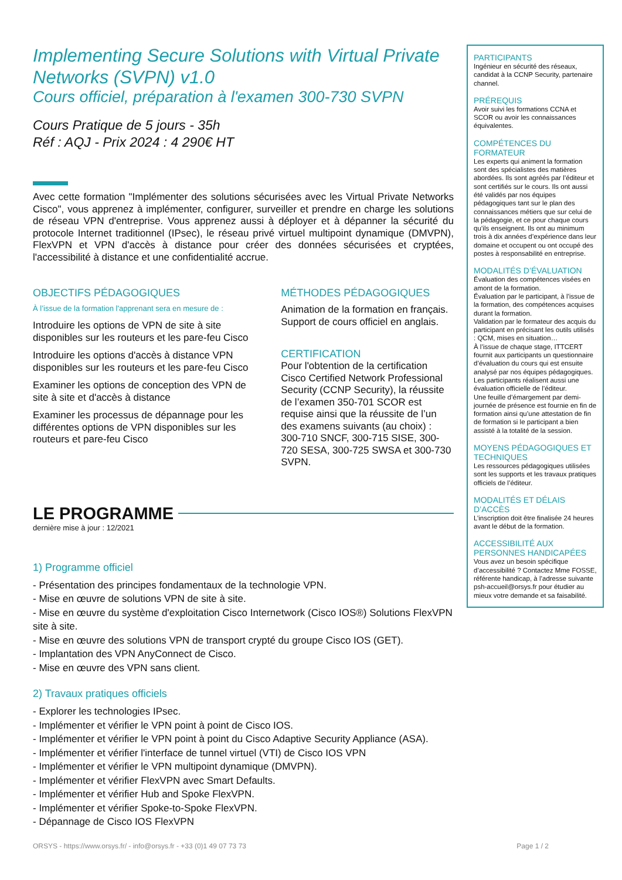Implementing Secure Solutions with Virtual Private Networks (SVPN) v1.0
Cours officiel, préparation à l'examen 300-730 SVPN
Cours Pratique de 5 jours - 35h
Réf : AQJ - Prix 2024 : 4 290€ HT
Avec cette formation "Implémenter des solutions sécurisées avec les Virtual Private Networks Cisco", vous apprenez à implémenter, configurer, surveiller et prendre en charge les solutions de réseau VPN d'entreprise. Vous apprenez aussi à déployer et à dépanner la sécurité du protocole Internet traditionnel (IPsec), le réseau privé virtuel multipoint dynamique (DMVPN), FlexVPN et VPN d'accès à distance pour créer des données sécurisées et cryptées, l'accessibilité à distance et une confidentialité accrue.
OBJECTIFS PÉDAGOGIQUES
À l’issue de la formation l'apprenant sera en mesure de :
Introduire les options de VPN de site à site disponibles sur les routeurs et les pare-feu Cisco
Introduire les options d'accès à distance VPN disponibles sur les routeurs et les pare-feu Cisco
Examiner les options de conception des VPN de site à site et d'accès à distance
Examiner les processus de dépannage pour les différentes options de VPN disponibles sur les routeurs et pare-feu Cisco
MÉTHODES PÉDAGOGIQUES
Animation de la formation en français.
Support de cours officiel en anglais.
CERTIFICATION
Pour l'obtention de la certification Cisco Certified Network Professional Security (CCNP Security), la réussite de l’examen 350-701 SCOR est requise ainsi que la réussite de l’un des examens suivants (au choix) : 300-710 SNCF, 300-715 SISE, 300-720 SESA, 300-725 SWSA et 300-730 SVPN.
LE PROGRAMME
dernière mise à jour : 12/2021
1) Programme officiel
- Présentation des principes fondamentaux de la technologie VPN.
- Mise en œuvre de solutions VPN de site à site.
- Mise en œuvre du système d'exploitation Cisco Internetwork (Cisco IOS®) Solutions FlexVPN site à site.
- Mise en œuvre des solutions VPN de transport crypté du groupe Cisco IOS (GET).
- Implantation des VPN AnyConnect de Cisco.
- Mise en œuvre des VPN sans client.
2) Travaux pratiques officiels
- Explorer les technologies IPsec.
- Implémenter et vérifier le VPN point à point de Cisco IOS.
- Implémenter et vérifier le VPN point à point du Cisco Adaptive Security Appliance (ASA).
- Implémenter et vérifier l'interface de tunnel virtuel (VTI) de Cisco IOS VPN
- Implémenter et vérifier le VPN multipoint dynamique (DMVPN).
- Implémenter et vérifier FlexVPN avec Smart Defaults.
- Implémenter et vérifier Hub and Spoke FlexVPN.
- Implémenter et vérifier Spoke-to-Spoke FlexVPN.
- Dépannage de Cisco IOS FlexVPN
PARTICIPANTS
Ingénieur en sécurité des réseaux, candidat à la CCNP Security, partenaire channel.
PRÉREQUIS
Avoir suivi les formations CCNA et SCOR ou avoir les connaissances équivalentes.
COMPÉTENCES DU FORMATEUR
Les experts qui animent la formation sont des spécialistes des matières abordées. Ils sont agréés par l’éditeur et sont certifiés sur le cours. Ils ont aussi été validés par nos équipes pédagogiques tant sur le plan des connaissances métiers que sur celui de la pédagogie, et ce pour chaque cours qu’ils enseignent. Ils ont au minimum trois à dix années d’expérience dans leur domaine et occupent ou ont occupé des postes à responsabilité en entreprise.
MODALITÉS D’ÉVALUATION
Évaluation des compétences visées en amont de la formation.
Évaluation par le participant, à l’issue de la formation, des compétences acquises durant la formation.
Validation par le formateur des acquis du participant en précisant les outils utilisés : QCM, mises en situation…
À l’issue de chaque stage, ITTCERT fournit aux participants un questionnaire d’évaluation du cours qui est ensuite analysé par nos équipes pédagogiques. Les participants réalisent aussi une évaluation officielle de l’éditeur.
Une feuille d’émargement par demi-journée de présence est fournie en fin de formation ainsi qu’une attestation de fin de formation si le participant a bien assisté à la totalité de la session.
MOYENS PÉDAGOGIQUES ET TECHNIQUES
Les ressources pédagogiques utilisées sont les supports et les travaux pratiques officiels de l’éditeur.
MODALITÉS ET DÉLAIS D’ACCÈS
L’inscription doit être finalisée 24 heures avant le début de la formation.
ACCESSIBILITÉ AUX PERSONNES HANDICAPÉES
Vous avez un besoin spécifique d’accessibilité ? Contactez Mme FOSSE, référente handicap, à l’adresse suivante psh-accueil@orsys.fr pour étudier au mieux votre demande et sa faisabilité.
ORSYS - https://www.orsys.fr/ - info@orsys.fr - +33 (0)1 49 07 73 73 Page 1 / 2